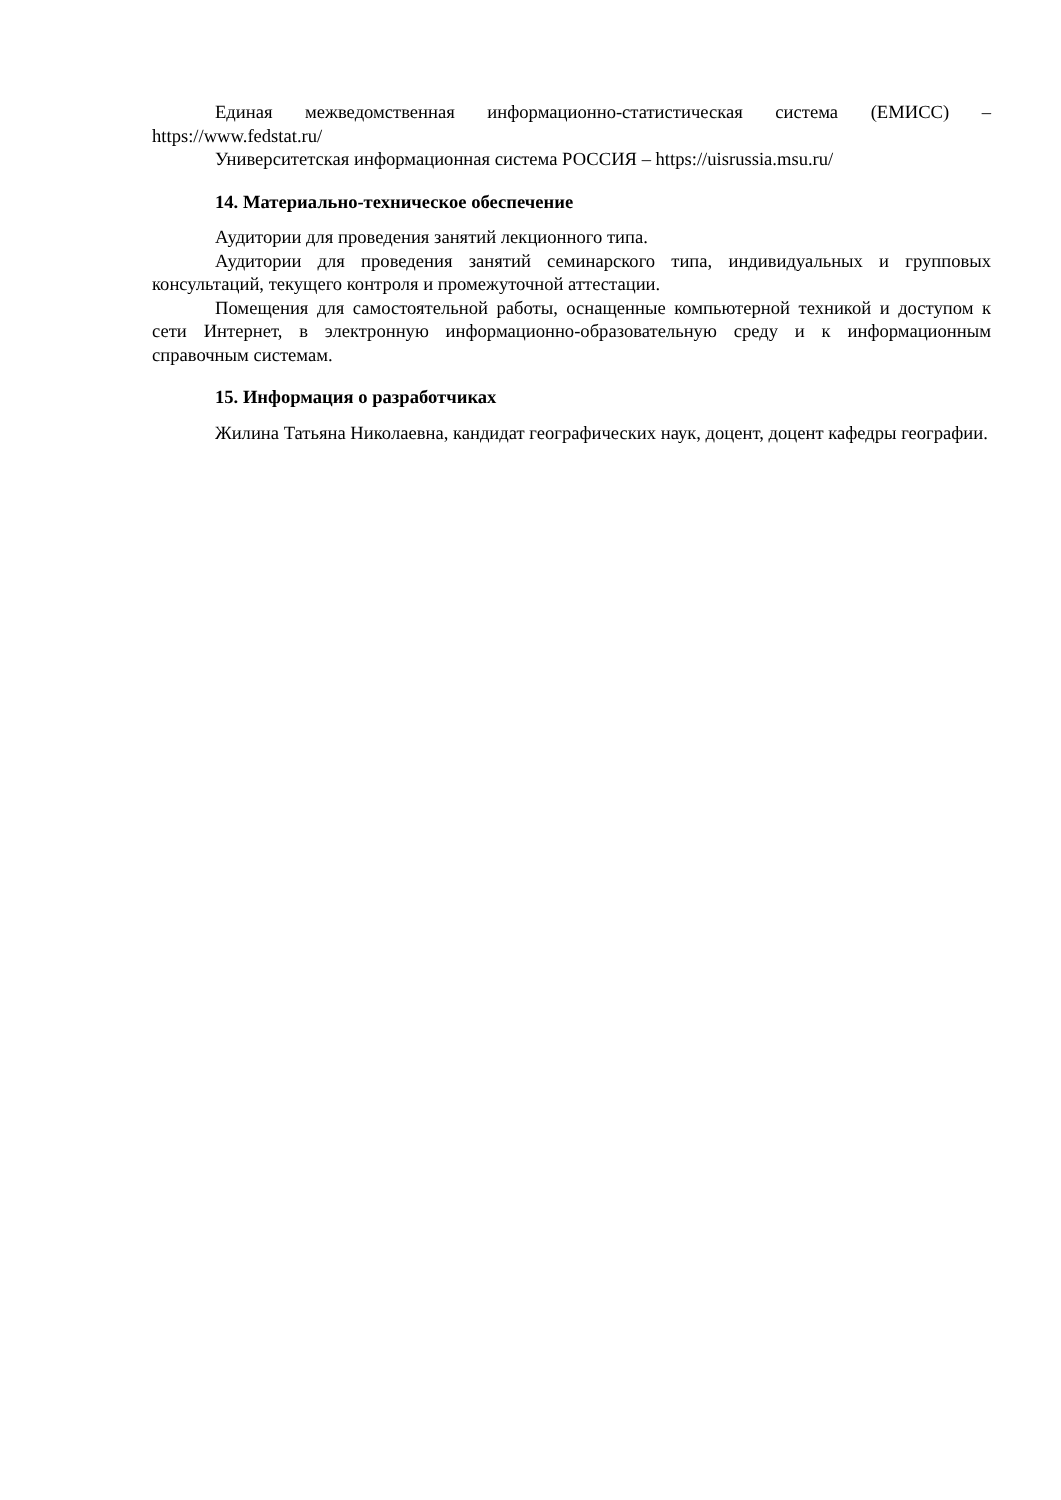Единая межведомственная информационно-статистическая система (ЕМИСС) – https://www.fedstat.ru/
Университетская информационная система РОССИЯ – https://uisrussia.msu.ru/
14. Материально-техническое обеспечение
Аудитории для проведения занятий лекционного типа.
Аудитории для проведения занятий семинарского типа, индивидуальных и групповых консультаций, текущего контроля и промежуточной аттестации.
Помещения для самостоятельной работы, оснащенные компьютерной техникой и доступом к сети Интернет, в электронную информационно-образовательную среду и к информационным справочным системам.
15. Информация о разработчиках
Жилина Татьяна Николаевна, кандидат географических наук, доцент, доцент кафедры географии.